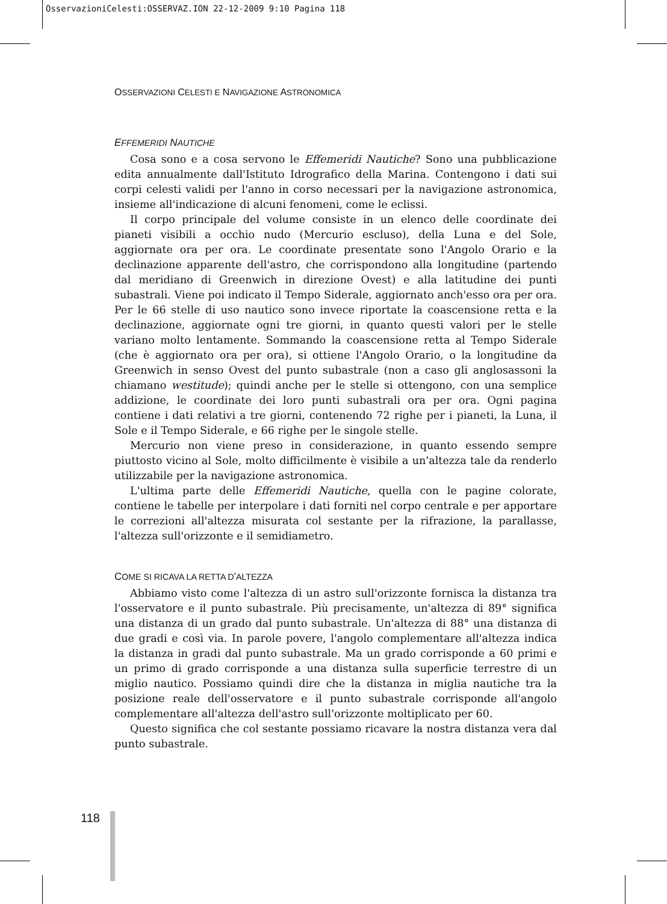OsservazioniCelesti:OSSERVAZ.ION 22-12-2009 9:10 Pagina 118
OSSERVAZIONI CELESTI E NAVIGAZIONE ASTRONOMICA
EFFEMERIDI NAUTICHE
Cosa sono e a cosa servono le Effemeridi Nautiche? Sono una pubblicazione edita annualmente dall'Istituto Idrografico della Marina. Contengono i dati sui corpi celesti validi per l'anno in corso necessari per la navigazione astronomica, insieme all'indicazione di alcuni fenomeni, come le eclissi.
Il corpo principale del volume consiste in un elenco delle coordinate dei pianeti visibili a occhio nudo (Mercurio escluso), della Luna e del Sole, aggiornate ora per ora. Le coordinate presentate sono l'Angolo Orario e la declinazione apparente dell'astro, che corrispondono alla longitudine (partendo dal meridiano di Greenwich in direzione Ovest) e alla latitudine dei punti subastrali. Viene poi indicato il Tempo Siderale, aggiornato anch'esso ora per ora. Per le 66 stelle di uso nautico sono invece riportate la coascensione retta e la declinazione, aggiornate ogni tre giorni, in quanto questi valori per le stelle variano molto lentamente. Sommando la coascensione retta al Tempo Siderale (che è aggiornato ora per ora), si ottiene l'Angolo Orario, o la longitudine da Greenwich in senso Ovest del punto subastrale (non a caso gli anglosassoni la chiamano westitude); quindi anche per le stelle si ottengono, con una semplice addizione, le coordinate dei loro punti subastrali ora per ora. Ogni pagina contiene i dati relativi a tre giorni, contenendo 72 righe per i pianeti, la Luna, il Sole e il Tempo Siderale, e 66 righe per le singole stelle.
Mercurio non viene preso in considerazione, in quanto essendo sempre piuttosto vicino al Sole, molto difficilmente è visibile a un'altezza tale da renderlo utilizzabile per la navigazione astronomica.
L'ultima parte delle Effemeridi Nautiche, quella con le pagine colorate, contiene le tabelle per interpolare i dati forniti nel corpo centrale e per apportare le correzioni all'altezza misurata col sestante per la rifrazione, la parallasse, l'altezza sull'orizzonte e il semidiametro.
COME SI RICAVA LA RETTA D'ALTEZZA
Abbiamo visto come l'altezza di un astro sull'orizzonte fornisca la distanza tra l'osservatore e il punto subastrale. Più precisamente, un'altezza di 89° significa una distanza di un grado dal punto subastrale. Un'altezza di 88° una distanza di due gradi e così via. In parole povere, l'angolo complementare all'altezza indica la distanza in gradi dal punto subastrale. Ma un grado corrisponde a 60 primi e un primo di grado corrisponde a una distanza sulla superficie terrestre di un miglio nautico. Possiamo quindi dire che la distanza in miglia nautiche tra la posizione reale dell'osservatore e il punto subastrale corrisponde all'angolo complementare all'altezza dell'astro sull'orizzonte moltiplicato per 60.
Questo significa che col sestante possiamo ricavare la nostra distanza vera dal punto subastrale.
118